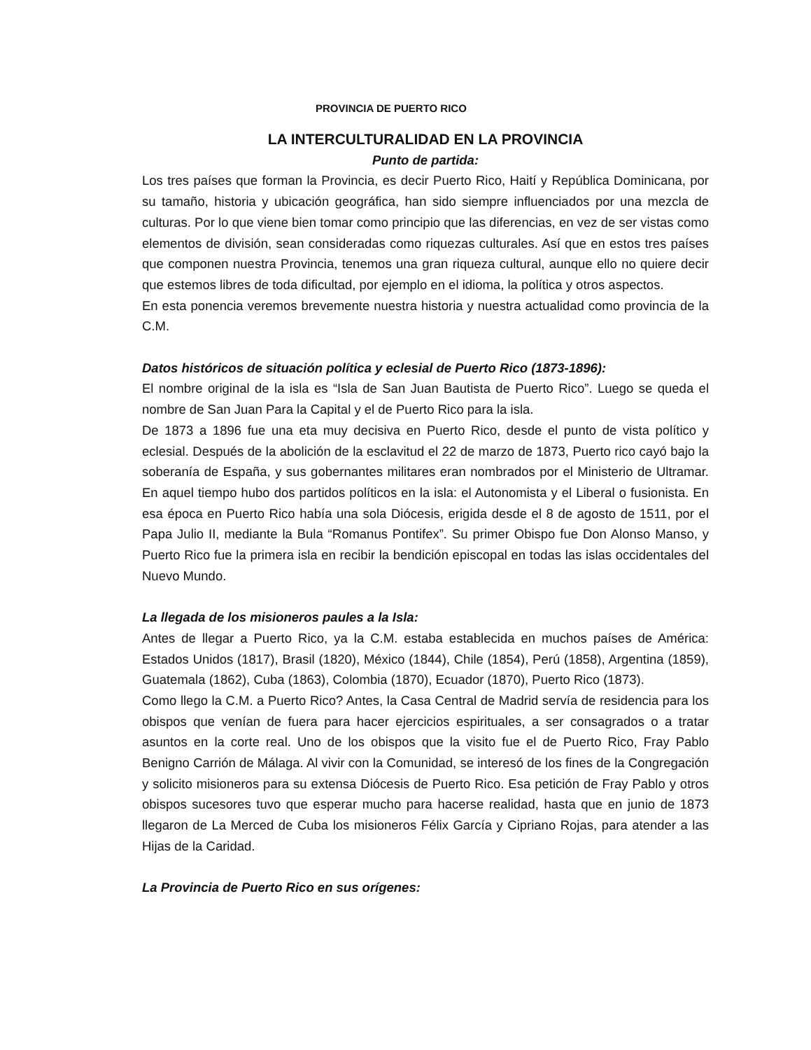PROVINCIA DE PUERTO RICO
LA INTERCULTURALIDAD EN LA PROVINCIA
Punto de partida:
Los tres países que forman la Provincia, es decir Puerto Rico, Haití y República Dominicana, por su tamaño, historia y ubicación geográfica, han sido siempre influenciados por una mezcla de culturas. Por lo que viene bien tomar como principio que las diferencias, en vez de ser vistas como elementos de división, sean consideradas como riquezas culturales. Así que en estos tres países que componen nuestra Provincia, tenemos una gran riqueza cultural, aunque ello no quiere decir que estemos libres de toda dificultad, por ejemplo en el idioma, la política y otros aspectos.
En esta ponencia veremos brevemente nuestra historia y nuestra actualidad como provincia de la C.M.
Datos históricos de situación política y eclesial de Puerto Rico (1873-1896):
El nombre original de la isla es “Isla de San Juan Bautista de Puerto Rico”. Luego se queda el nombre de San Juan Para la Capital y el de Puerto Rico para la isla.
De 1873 a 1896 fue una eta muy decisiva en Puerto Rico, desde el punto de vista político y eclesial. Después de la abolición de la esclavitud el 22 de marzo de 1873, Puerto rico cayó bajo la soberanía de España, y sus gobernantes militares eran nombrados por el Ministerio de Ultramar. En aquel tiempo hubo dos partidos políticos en la isla: el Autonomista y el Liberal o fusionista. En esa época en Puerto Rico había una sola Diócesis, erigida desde el 8 de agosto de 1511, por el Papa Julio II, mediante la Bula “Romanus Pontifex”. Su primer Obispo fue Don Alonso Manso, y Puerto Rico fue la primera isla en recibir la bendición episcopal en todas las islas occidentales del Nuevo Mundo.
La llegada de los misioneros paules a la Isla:
Antes de llegar a Puerto Rico, ya la C.M. estaba establecida en muchos países de América: Estados Unidos (1817), Brasil (1820), México (1844), Chile (1854), Perú (1858), Argentina (1859), Guatemala (1862), Cuba (1863), Colombia (1870), Ecuador (1870), Puerto Rico (1873).
Como llego la C.M. a Puerto Rico? Antes, la Casa Central de Madrid servía de residencia para los obispos que venían de fuera para hacer ejercicios espirituales, a ser consagrados o a tratar asuntos en la corte real. Uno de los obispos que la visito fue el de Puerto Rico, Fray Pablo Benigno Carrión de Málaga. Al vivir con la Comunidad, se interesó de los fines de la Congregación y solicito misioneros para su extensa Diócesis de Puerto Rico. Esa petición de Fray Pablo y otros obispos sucesores tuvo que esperar mucho para hacerse realidad, hasta que en junio de 1873 llegaron de La Merced de Cuba los misioneros Félix García y Cipriano Rojas, para atender a las Hijas de la Caridad.
La Provincia de Puerto Rico en sus orígenes: